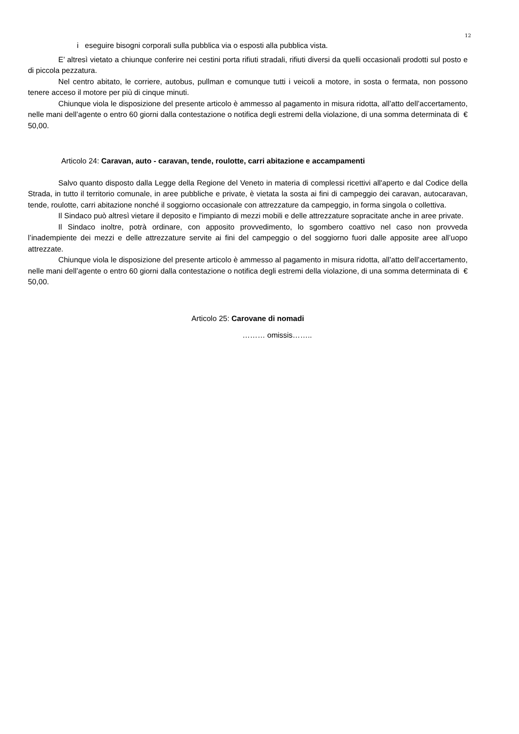12
i eseguire bisogni corporali sulla pubblica via o esposti alla pubblica vista.
E’ altresì vietato a chiunque conferire nei cestini porta rifiuti stradali, rifiuti diversi da quelli occasionali prodotti sul posto e di piccola pezzatura.
Nel centro abitato, le corriere, autobus, pullman e comunque tutti i veicoli a motore, in sosta o fermata, non possono tenere acceso il motore per più di cinque minuti.
Chiunque viola le disposizione del presente articolo è ammesso al pagamento in misura ridotta, all’atto dell’accertamento, nelle mani dell’agente o entro 60 giorni dalla contestazione o notifica degli estremi della violazione, di una somma determinata di € 50,00.
Articolo 24: Caravan, auto - caravan, tende, roulotte, carri abitazione e accampamenti
Salvo quanto disposto dalla Legge della Regione del Veneto in materia di complessi ricettivi all'aperto e dal Codice della Strada, in tutto il territorio comunale, in aree pubbliche e private, è vietata la sosta ai fini di campeggio dei caravan, autocaravan, tende, roulotte, carri abitazione nonché il soggiorno occasionale con attrezzature da campeggio, in forma singola o collettiva.
Il Sindaco può altresì vietare il deposito e l'impianto di mezzi mobili e delle attrezzature sopracitate anche in aree private.
Il Sindaco inoltre, potrà ordinare, con apposito provvedimento, lo sgombero coattivo nel caso non provveda l’inadempiente dei mezzi e delle attrezzature servite ai fini del campeggio o del soggiorno fuori dalle apposite aree all’uopo attrezzate.
Chiunque viola le disposizione del presente articolo è ammesso al pagamento in misura ridotta, all’atto dell’accertamento, nelle mani dell’agente o entro 60 giorni dalla contestazione o notifica degli estremi della violazione, di una somma determinata di € 50,00.
Articolo 25: Carovane di nomadi
……… omissis……..